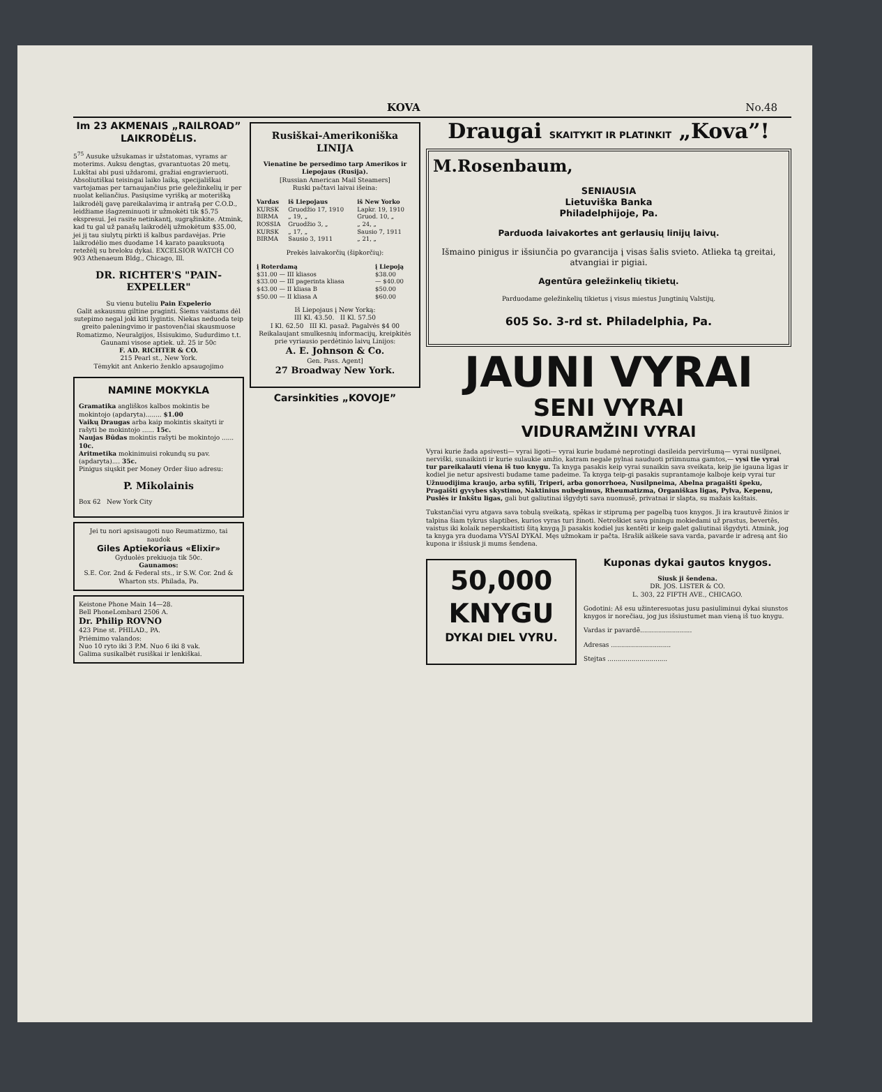KOVA No.48
Im 23 AKMENAIS „RAILROAD” LAIKRODĖLIS.
5<sup>75</sup> Ausuke užsukamas ir užstatomas, vyrams ar moterims. Auksu dengtas, gvarantuotas 20 metų. Lukštai abi pusi uždaromi, gražiai engravieruoti. Absoliutiškai teisingai laiko laiką, specijališkai vartojamas per tarnaujančius prie geležinkelių ir per nuolat keliančius. Pasiųsime vyrišką ar moterišką laikrodėlį gavę pareikalavimą ir antrašą per C.O.D., leidžiame išagzeminuoti ir užmokėti tik $5.75 ekspresui. Jei rasite netinkantį, sugrąžinkite. Atmink, kad tu gal už panašų laikrodėlį užmokėtum $35.00, jei jį tau siulytų pirkti iš kalbus pardavėjas. Prie laikrodėlio mes duodame 14 karato paauksuotą retežėlį su breloku dykai. EXCELSIOR WATCH CO 903 Athenaeum Bldg., Chicago, Ill.
DR. RICHTER'S "PAIN-EXPELLER"
Su vienu buteliu Pain Expelerio
Galit askausmu giltine praginti. Šiems vaistams dėl sutepimo negal joki kiti lygintis. Niekas neduoda teip greito paleningvimo ir pastovenčiai skausmuose Romatizmo, Neuralgijos, Išsisukimo, Sudurdimo t.t. Gaunami visose aptiek. už. 25 ir 50c
F. AD. RICHTER & CO.
215 Pearl st., New York.
Tėmykit ant Ankerio ženklo apsaugojimo
NAMINE MOKYKLA
Gramatika angliškos kalbos mokintis be mokintojo (apdaryta)........ $1.00
Vaikų Draugas arba kaip mokintis skaityti ir rašyti be mokintojo ...... 15c.
Naujas Būdas mokintis rašyti be mokintojo ...... 10c.
Aritmetika mokinimuisi rokundų su pav. (apdaryta).... 35c.
Pinigus siųskit per Money Order šiuo adresu:
P. Mikolainis
Box 62 New York City
Jei tu nori apsisaugoti nuo Reumatizmo, tai naudok
Giles Aptiekoriaus «Elixir»
Gyduolės prekiuoja tik 50c.
Gaunamos:
S.E. Cor. 2nd & Federal sts., ir S.W. Cor. 2nd & Wharton sts. Philada, Pa.
Keistone Phone Main 14—28.
Bell PhoneLombard 2506 A.
Dr. Philip ROVNO
423 Pine st. PHILAD., PA.
Priėmimo valandos:
Nuo 10 ryto iki 3 P.M. Nuo 6 iki 8 vak.
Galima susikalbėt rusiškai ir lenkiškai.
Rusiškai-Amerikoniška LINIJA
Vienatine be persedimo tarp Amerikos ir Liepojaus (Rusija).
[Russian American Mail Steamers]
Ruski pačtavi laivai išeina:
| Vardas | iš Liepojaus | iš New Yorko |
| --- | --- | --- |
| KURSK | Gruodžio 17, 1910 | Lapkr. 19, 1910 |
| BIRMA | „ 19, „ | Gruod. 10, „ |
| ROSSIA | Gruodžio 3, „ | „ 24, „ |
| KURSK | „ 17, „ | Sausio 7, 1911 |
| BIRMA | Sausio 3, 1911 | „ 21, „ |
Prekės laivakorčių (šipkorčių):
| į Roterdamą | į Liepoją |
| --- | --- |
| $31.00 — III kliasos | $38.00 |
| $33.00 — III pagerinta kliasa | — $40.00 |
| $43.00 — II kliasa B | $50.00 |
| $50.00 — II kliasa A | $60.00 |
Iš Liepojaus į New Yorką:
III Kl. 43.50. II Kl. 57.50
I Kl. 62.50 III Kl. pasaž. Pagalvės $4 00
Reikalaujant smulkesnių informacijų, kreipkitės prie vyriausio perdėtinio laivų Linijos:
A. E. Johnson & Co.
Gen. Pass. Agent]
27 Broadway New York.
Carsinkities „KOVOJE”
Draugai SKAITYKIT IR PLATINKIT „Kova”!
M.Rosenbaum,
SENIAUSIA
Lietuviška Banka
Philadelphijoje, Pa.
Parduoda laivakortes ant gerlausių linijų laivų.
Išmaino pinigus ir išsiunčia po gvarancija į visas šalis svieto. Atlieka tą greitai, atvangiai ir pigiai.
Agentūra geležinkelių tikietų.
Parduodame geležinkelių tikietus į visus miestus Jungtinių Valstijų.
605 So. 3-rd st. Philadelphia, Pa.
JAUNI VYRAI
SENI VYRAI
VIDURAMŽINI VYRAI
Vyrai kurie žada apsivesti— vyrai ligoti— vyrai kurie budamė neprotingi dasileida perviršumą— vyrai nusilpnei, nerviški, sunaikinti ir kurie sulaukie amžio, katram negale pylnai nauduoti priimnuma gamtos,— vysi tie vyrai tur pareikalauti viena iš tuo knygu. Ta knyga pasakis keip vyrai sunaikin sava sveikata, keip jie igauna ligas ir kodiel jie netur apsivesti budame tame padeime. Ta knyga teip-gi pasakis suprantamoje kalboje keip vyrai tur Užnuodijima kraujo, arba syfili, Triperi, arba gonorrhoea, Nusilpneima, Abelna pragaišti špeku, Pragaišti gyvybes skystimo, Naktinius nubegimus, Rheumatizma, Organiškas ligas, Pylva, Kepenu, Puslės ir Inkštu ligas, gali but galiutinai išgydyti sava nuomusē, privatnai ir slapta, su mažais kaštais.
Tukstančiai vyru atgava sava tobulą sveikatą, spēkas ir stiprumą per pagelbą tuos knygos. Ji ira krautuvē žinios ir talpina šiam tykrus slaptibes, kurios vyras turi žinoti. Netroškiet sava piningu mokiedami už prastus, bevertēs, vaistus iki kolaik neperskaitisti šitą knygą Ji pasakis kodiel jus kentēti ir keip galet galiutinai išgydyti. Atmink, jog ta knyga yra duodama VYSAI DYKAI. Męs užmokam ir pačta. Išrašik aiškeie sava varda, pavarde ir adresą ant šio kupona ir išsiusk ji mums šendena.
50,000 KNYGU
DYKAI DIEL VYRU.
Kuponas dykai gautos knygos.
Siusk ji šendena.
DR. JOS. LISTER & CO.
L. 303, 22 FIFTH AVE., CHICAGO.
Godotini: Aš esu užinteresuotas jusu pasiuliminui dykai siunstos knygos ir norečiau, jog jus išsiustumet man vieną iš tuo knygu.
Vardas ir pavardē..........................
Adresas ..............................
Stejtas ..............................